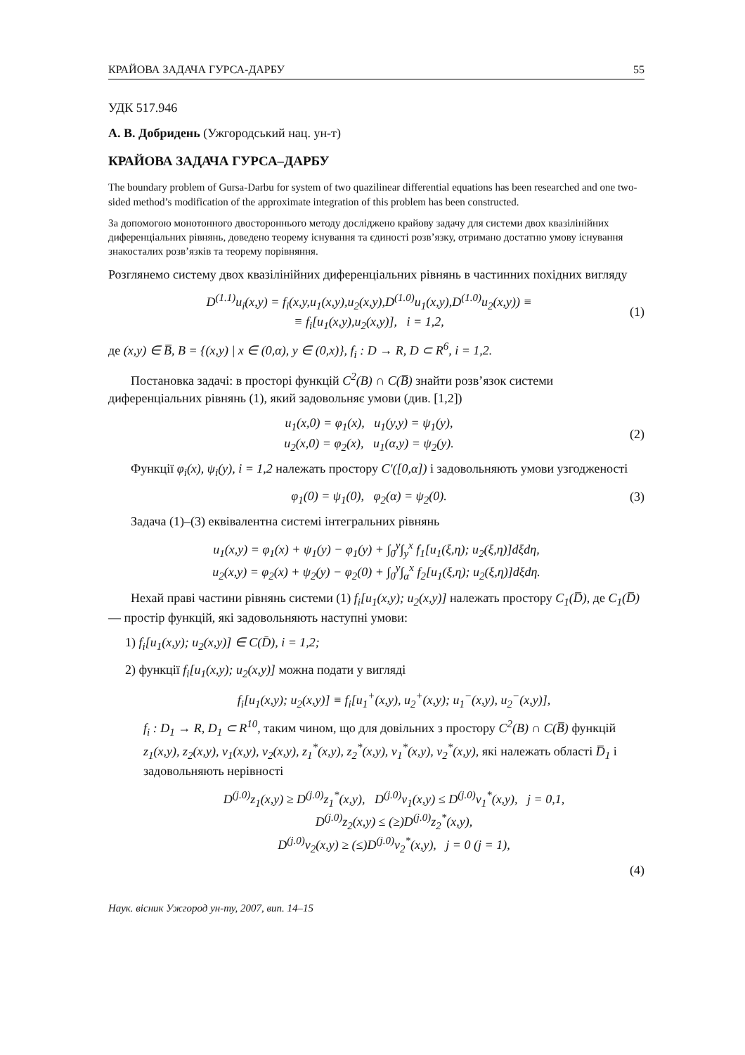КРАЙОВА ЗАДАЧА ГУРСА-ДАРБУ 55
УДК 517.946
А. В. Добридень (Ужгородський нац. ун-т)
КРАЙОВА ЗАДАЧА ГУРСА–ДАРБУ
The boundary problem of Gursa-Darbu for system of two quazilinear differential equations has been researched and one two-sided method’s modification of the approximate integration of this problem has been constructed.
За допомогою монотонного двостороннього методу досліджено крайову задачу для системи двох квазілінійних диференціальних рівнянь, доведено теорему існування та єдиності розв’язку, отримано достатню умову існування знакосталих розв’язків та теорему порівняння.
Розглянемо систему двох квазілінійних диференціальних рівнянь в частинних похідних вигляду
D<sup>(1.1)</sup>u<sub>i</sub>(x,y) = f<sub>i</sub>(x,y,u<sub>1</sub>(x,y),u<sub>2</sub>(x,y),D<sup>(1.0)</sup>u<sub>1</sub>(x,y),D<sup>(1.0)</sup>u<sub>2</sub>(x,y)) ≡
≡ f<sub>i</sub>[u<sub>1</sub>(x,y),u<sub>2</sub>(x,y)], i = 1,2, (1)
де (x,y) ∈ B̅, B = {(x,y) | x ∈ (0,α), y ∈ (0,x)}, f<sub>i</sub> : D → R, D ⊂ R<sup>6</sup>, i = 1,2.
Постановка задачі: в просторі функцій C<sup>2</sup>(B) ∩ C(B̅) знайти розв’язок системи диференціальних рівнянь (1), який задовольняє умови (див. [1,2])
u<sub>1</sub>(x,0) = φ<sub>1</sub>(x), u<sub>1</sub>(y,y) = ψ<sub>1</sub>(y),
u<sub>2</sub>(x,0) = φ<sub>2</sub>(x), u<sub>1</sub>(α,y) = ψ<sub>2</sub>(y). (2)
Функції φ<sub>i</sub>(x), ψ<sub>i</sub>(y), i = 1,2 належать простору C′([0,α]) і задовольняють умови узгодженості
φ<sub>1</sub>(0) = ψ<sub>1</sub>(0), φ<sub>2</sub>(α) = ψ<sub>2</sub>(0). (3)
Задача (1)–(3) еквівалентна системі інтегральних рівнянь
u<sub>1</sub>(x,y) = φ<sub>1</sub>(x) + ψ<sub>1</sub>(y) − φ<sub>1</sub>(y) + ∫<sub>0</sub><sup>y</sup>∫<sub>y</sub><sup>x</sup> f<sub>1</sub>[u<sub>1</sub>(ξ,η); u<sub>2</sub>(ξ,η)]dξdη,
u<sub>2</sub>(x,y) = φ<sub>2</sub>(x) + ψ<sub>2</sub>(y) − φ<sub>2</sub>(0) + ∫<sub>0</sub><sup>y</sup>∫<sub>α</sub><sup>x</sup> f<sub>2</sub>[u<sub>1</sub>(ξ,η); u<sub>2</sub>(ξ,η)]dξdη.
Нехай праві частини рівнянь системи (1) f<sub>i</sub>[u<sub>1</sub>(x,y); u<sub>2</sub>(x,y)] належать простору C<sub>1</sub>(D̅), де C<sub>1</sub>(D̅) — простір функцій, які задовольняють наступні умови:
1) f<sub>i</sub>[u<sub>1</sub>(x,y); u<sub>2</sub>(x,y)] ∈ C(D̄), i = 1,2;
2) функції f<sub>i</sub>[u<sub>1</sub>(x,y); u<sub>2</sub>(x,y)] можна подати у вигляді
f<sub>i</sub>[u<sub>1</sub>(x,y); u<sub>2</sub>(x,y)] ≡ f<sub>i</sub>[u<sub>1</sub><sup>+</sup>(x,y), u<sub>2</sub><sup>+</sup>(x,y); u<sub>1</sub><sup>−</sup>(x,y), u<sub>2</sub><sup>−</sup>(x,y)],
f<sub>i</sub> : D<sub>1</sub> → R, D<sub>1</sub> ⊂ R<sup>10</sup>, таким чином, що для довільних з простору C<sup>2</sup>(B) ∩ C(B̅) функцій z<sub>1</sub>(x,y), z<sub>2</sub>(x,y), v<sub>1</sub>(x,y), v<sub>2</sub>(x,y), z<sub>1</sub><sup>*</sup>(x,y), z<sub>2</sub><sup>*</sup>(x,y), v<sub>1</sub><sup>*</sup>(x,y), v<sub>2</sub><sup>*</sup>(x,y), які належать області D̅<sub>1</sub> і задовольняють нерівності
D<sup>(j.0)</sup>z<sub>1</sub>(x,y) ≥ D<sup>(j.0)</sup>z<sub>1</sub><sup>*</sup>(x,y), D<sup>(j.0)</sup>v<sub>1</sub>(x,y) ≤ D<sup>(j.0)</sup>v<sub>1</sub><sup>*</sup>(x,y), j = 0,1,
D<sup>(j.0)</sup>z<sub>2</sub>(x,y) ≤ (≥)D<sup>(j.0)</sup>z<sub>2</sub><sup>*</sup>(x,y),
D<sup>(j.0)</sup>v<sub>2</sub>(x,y) ≥ (≤)D<sup>(j.0)</sup>v<sub>2</sub><sup>*</sup>(x,y), j = 0 (j = 1),
(4)
Наук. вісник Ужгород ун-ту, 2007, вип. 14–15